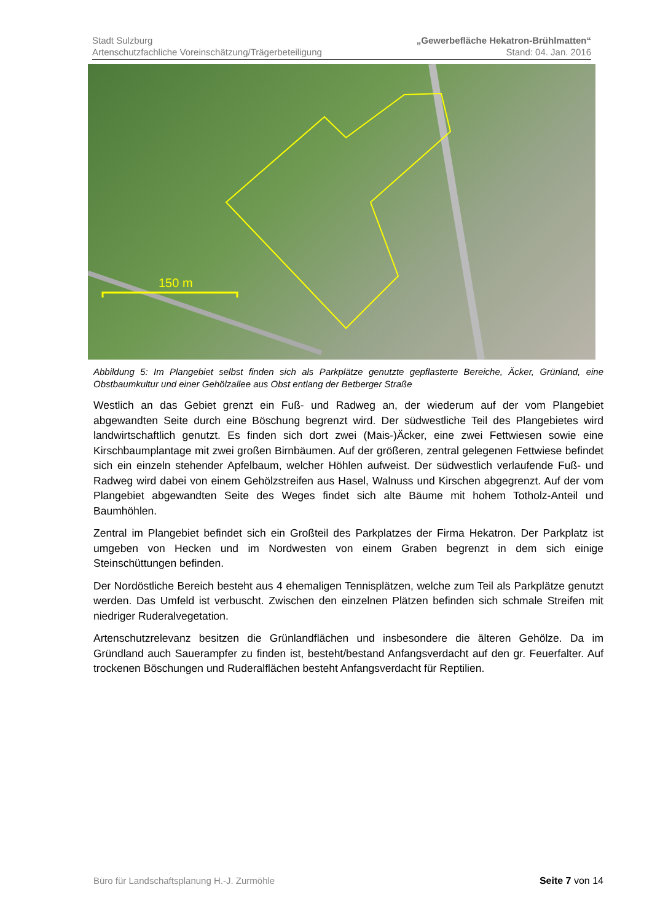Stadt Sulzburg „Gewerbefläche Hekatron-Brühlmatten“
Artenschutzfachliche Voreinschätzung/Trägerbeteiligung Stand: 04. Jan. 2016
150 m
Abbildung 5: Im Plangebiet selbst finden sich als Parkplätze genutzte gepflasterte Bereiche, Äcker, Grünland, eine Obstbaumkultur und einer Gehölzallee aus Obst entlang der Betberger Straße
Westlich an das Gebiet grenzt ein Fuß- und Radweg an, der wiederum auf der vom Plangebiet abgewandten Seite durch eine Böschung begrenzt wird. Der südwestliche Teil des Plangebietes wird landwirtschaftlich genutzt. Es finden sich dort zwei (Mais-)Äcker, eine zwei Fettwiesen sowie eine Kirschbaumplantage mit zwei großen Birnbäumen. Auf der größeren, zentral gelegenen Fettwiese befindet sich ein einzeln stehender Apfelbaum, welcher Höhlen aufweist. Der südwestlich verlaufende Fuß- und Radweg wird dabei von einem Gehölzstreifen aus Hasel, Walnuss und Kirschen abgegrenzt. Auf der vom Plangebiet abgewandten Seite des Weges findet sich alte Bäume mit hohem Totholz-Anteil und Baumhöhlen.
Zentral im Plangebiet befindet sich ein Großteil des Parkplatzes der Firma Hekatron. Der Parkplatz ist umgeben von Hecken und im Nordwesten von einem Graben begrenzt in dem sich einige Steinschüttungen befinden.
Der Nordöstliche Bereich besteht aus 4 ehemaligen Tennisplätzen, welche zum Teil als Parkplätze genutzt werden. Das Umfeld ist verbuscht. Zwischen den einzelnen Plätzen befinden sich schmale Streifen mit niedriger Ruderalvegetation.
Artenschutzrelevanz besitzen die Grünlandflächen und insbesondere die älteren Gehölze. Da im Gründland auch Sauerampfer zu finden ist, besteht/bestand Anfangsverdacht auf den gr. Feuerfalter. Auf trockenen Böschungen und Ruderalflächen besteht Anfangsverdacht für Reptilien.
Büro für Landschaftsplanung H.-J. Zurmöhle Seite 7 von 14